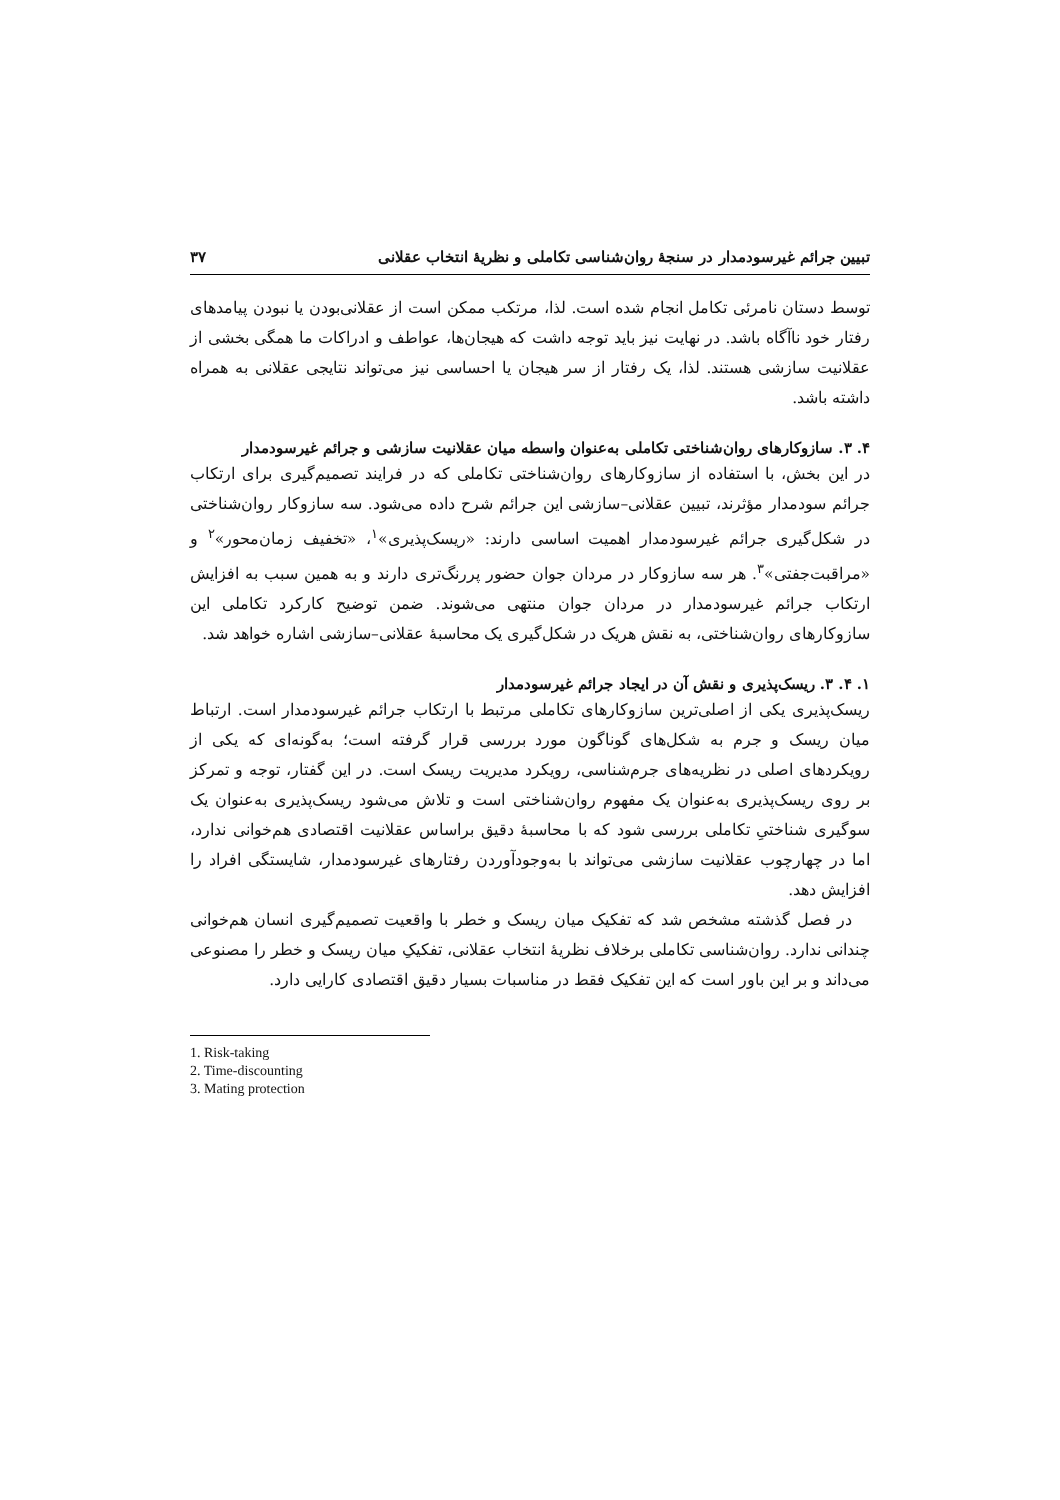تبیین جرائم غیرسودمدار در سنجهٔ روان‌شناسی تکاملی و نظریهٔ انتخاب عقلانی ۳۷
توسط دستان نامرئی تکامل انجام شده است. لذا، مرتکب ممکن است از عقلانی‌بودن یا نبودن پیامدهای رفتار خود ناآگاه باشد. در نهایت نیز باید توجه داشت که هیجان‌ها، عواطف و ادراکات ما همگی بخشی از عقلانیت سازشی هستند. لذا، یک رفتار از سر هیجان یا احساسی نیز می‌تواند نتایجی عقلانی به همراه داشته باشد.
۴. ۳. سازوکارهای روان‌شناختی تکاملی به‌عنوان واسطه میان عقلانیت سازشی و جرائم غیرسودمدار
در این بخش، با استفاده از سازوکارهای روان‌شناختی تکاملی که در فرایند تصمیم‌گیری برای ارتکاب جرائم سودمدار مؤثرند، تبیین عقلانی–سازشی این جرائم شرح داده می‌شود. سه سازوکار روان‌شناختی در شکل‌گیری جرائم غیرسودمدار اهمیت اساسی دارند: «ریسک‌پذیری»<sup>۱</sup>، «تخفیف زمان‌محور»<sup>۲</sup> و «مراقبت‌جفتی»<sup>۳</sup>. هر سه سازوکار در مردان جوان حضور پررنگ‌تری دارند و به همین سبب به افزایش ارتکاب جرائم غیرسودمدار در مردان جوان منتهی می‌شوند. ضمن توضیح کارکرد تکاملی این سازوکارهای روان‌شناختی، به نقش هریک در شکل‌گیری یک محاسبهٔ عقلانی–سازشی اشاره خواهد شد.
۱. ۴. ۳. ریسک‌پذیری و نقش آن در ایجاد جرائم غیرسودمدار
ریسک‌پذیری یکی از اصلی‌ترین سازوکارهای تکاملی مرتبط با ارتکاب جرائم غیرسودمدار است. ارتباط میان ریسک و جرم به شکل‌های گوناگون مورد بررسی قرار گرفته است؛ به‌گونه‌ای که یکی از رویکردهای اصلی در نظریه‌های جرم‌شناسی، رویکرد مدیریت ریسک است. در این گفتار، توجه و تمرکز بر روی ریسک‌پذیری به‌عنوان یک مفهوم روان‌شناختی است و تلاش می‌شود ریسک‌پذیری به‌عنوان یک سوگیری شناختیِ تکاملی بررسی شود که با محاسبهٔ دقیق براساس عقلانیت اقتصادی هم‌خوانی ندارد، اما در چهارچوب عقلانیت سازشی می‌تواند با به‌وجودآوردن رفتارهای غیرسودمدار، شایستگی افراد را افزایش دهد.
در فصل گذشته مشخص شد که تفکیک میان ریسک و خطر با واقعیت تصمیم‌گیری انسان هم‌خوانی چندانی ندارد. روان‌شناسی تکاملی برخلاف نظریهٔ انتخاب عقلانی، تفکیکِ میان ریسک و خطر را مصنوعی می‌داند و بر این باور است که این تفکیک فقط در مناسبات بسیار دقیق اقتصادی کارایی دارد.
1. Risk-taking
2. Time-discounting
3. Mating protection